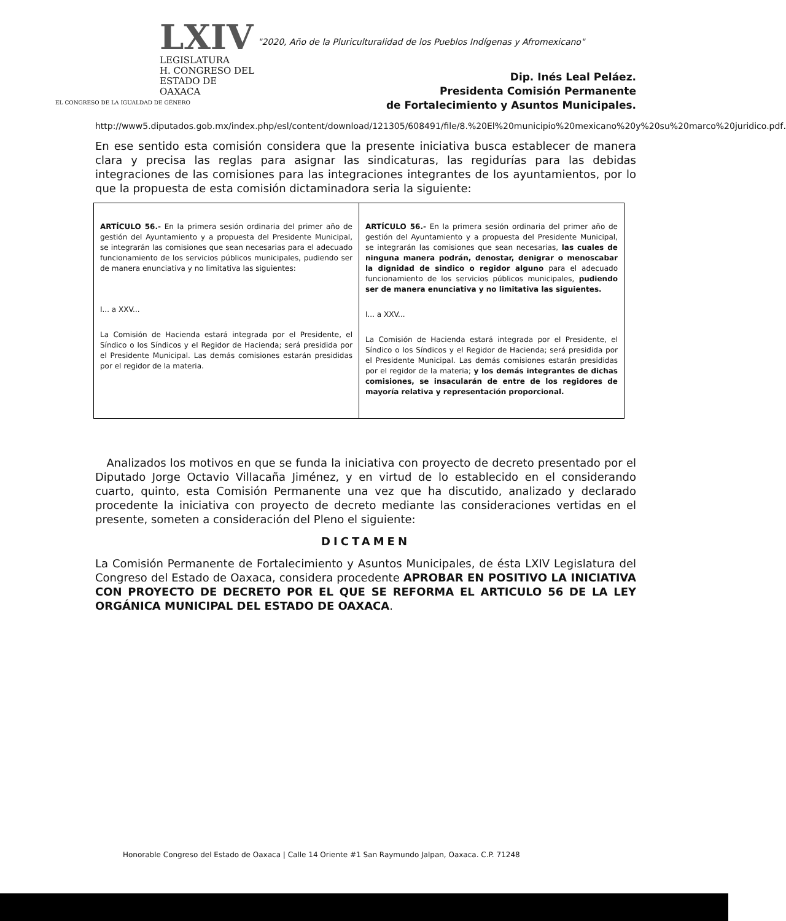LXIV
LEGISLATURA
H. CONGRESO DEL
ESTADO DE OAXACA
EL CONGRESO DE LA IGUALDAD DE GÉNERO
"2020, Año de la Pluriculturalidad de los Pueblos Indígenas y Afromexicano"
Dip. Inés Leal Peláez.
Presidenta Comisión Permanente
de Fortalecimiento y Asuntos Municipales.
http://www5.diputados.gob.mx/index.php/esl/content/download/121305/608491/file/8.%20El%20municipio%20mexicano%20y%20su%20marco%20juridico.pdf.
En ese sentido esta comisión considera que la presente iniciativa busca establecer de manera clara y precisa las reglas para asignar las sindicaturas, las regidurías para las debidas integraciones de las comisiones para las integraciones integrantes de los ayuntamientos, por lo que la propuesta de esta comisión dictaminadora seria la siguiente:
| ARTÍCULO 56.- En la primera sesión ordinaria del primer año de gestión del Ayuntamiento y a propuesta del Presidente Municipal, se integrarán las comisiones que sean necesarias para el adecuado funcionamiento de los servicios públicos municipales, pudiendo ser de manera enunciativa y no limitativa las siguientes: I... a XXV... La Comisión de Hacienda estará integrada por el Presidente, el Síndico o los Síndicos y el Regidor de Hacienda; será presidida por el Presidente Municipal. Las demás comisiones estarán presididas por el regidor de la materia. | ARTÍCULO 56.- En la primera sesión ordinaria del primer año de gestión del Ayuntamiento y a propuesta del Presidente Municipal, se integrarán las comisiones que sean necesarias, las cuales de ninguna manera podrán, denostar, denigrar o menoscabar la dignidad de sindico o regidor alguno para el adecuado funcionamiento de los servicios públicos municipales, pudiendo ser de manera enunciativa y no limitativa las siguientes. I... a XXV... La Comisión de Hacienda estará integrada por el Presidente, el Síndico o los Síndicos y el Regidor de Hacienda; será presidida por el Presidente Municipal. Las demás comisiones estarán presididas por el regidor de la materia; y los demás integrantes de dichas comisiones, se insacularán de entre de los regidores de mayoría relativa y representación proporcional. |
Analizados los motivos en que se funda la iniciativa con proyecto de decreto presentado por el Diputado Jorge Octavio Villacaña Jiménez, y en virtud de lo establecido en el considerando cuarto, quinto, esta Comisión Permanente una vez que ha discutido, analizado y declarado procedente la iniciativa con proyecto de decreto mediante las consideraciones vertidas en el presente, someten a consideración del Pleno el siguiente:
DICTAMEN
La Comisión Permanente de Fortalecimiento y Asuntos Municipales, de ésta LXIV Legislatura del Congreso del Estado de Oaxaca, considera procedente APROBAR EN POSITIVO LA INICIATIVA CON PROYECTO DE DECRETO POR EL QUE SE REFORMA EL ARTICULO 56 DE LA LEY ORGÁNICA MUNICIPAL DEL ESTADO DE OAXACA.
Honorable Congreso del Estado de Oaxaca | Calle 14 Oriente #1 San Raymundo Jalpan, Oaxaca. C.P. 71248